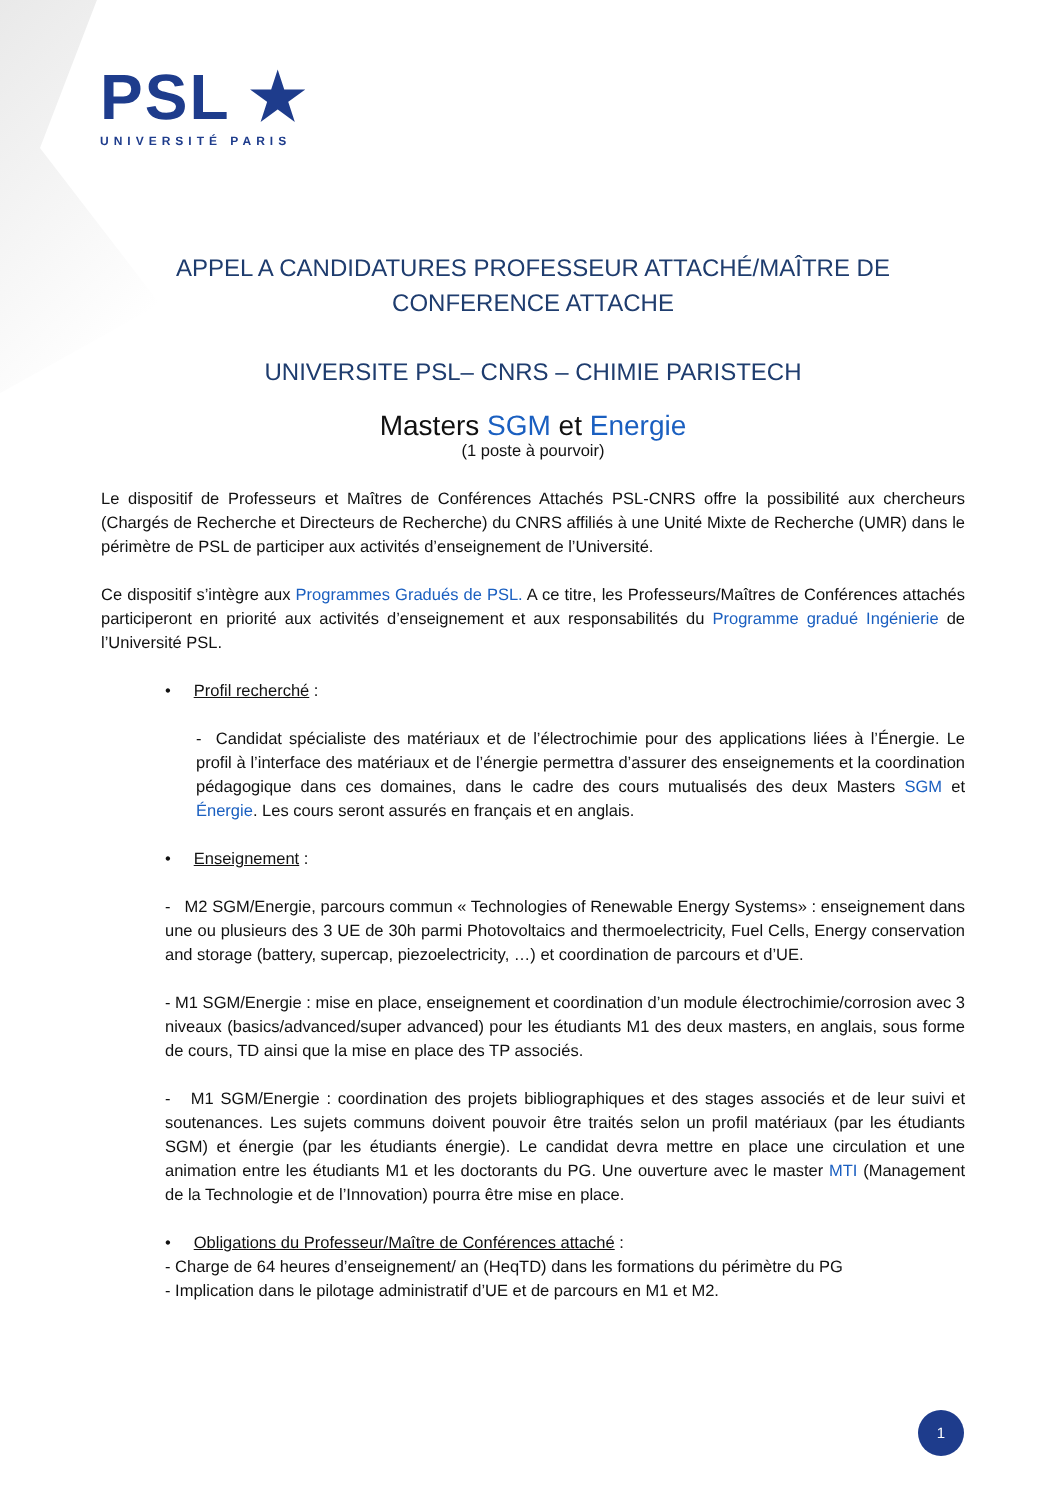PSL ★
UNIVERSITÉ PARIS
APPEL A CANDIDATURES PROFESSEUR ATTACHÉ/MAÎTRE DE CONFERENCE ATTACHE
UNIVERSITE PSL– CNRS – CHIMIE PARISTECH
Masters SGM et Energie
(1 poste à pourvoir)
Le dispositif de Professeurs et Maîtres de Conférences Attachés PSL-CNRS offre la possibilité aux chercheurs (Chargés de Recherche et Directeurs de Recherche) du CNRS affiliés à une Unité Mixte de Recherche (UMR) dans le périmètre de PSL de participer aux activités d’enseignement de l’Université.
Ce dispositif s’intègre aux Programmes Gradués de PSL. A ce titre, les Professeurs/Maîtres de Conférences attachés participeront en priorité aux activités d’enseignement et aux responsabilités du Programme gradué Ingénierie de l’Université PSL.
• Profil recherché :
- Candidat spécialiste des matériaux et de l’électrochimie pour des applications liées à l’Énergie. Le profil à l’interface des matériaux et de l’énergie permettra d’assurer des enseignements et la coordination pédagogique dans ces domaines, dans le cadre des cours mutualisés des deux Masters SGM et Énergie. Les cours seront assurés en français et en anglais.
• Enseignement :
- M2 SGM/Energie, parcours commun « Technologies of Renewable Energy Systems» : enseignement dans une ou plusieurs des 3 UE de 30h parmi Photovoltaics and thermoelectricity, Fuel Cells, Energy conservation and storage (battery, supercap, piezoelectricity, …) et coordination de parcours et d’UE.
- M1 SGM/Energie : mise en place, enseignement et coordination d’un module électrochimie/corrosion avec 3 niveaux (basics/advanced/super advanced) pour les étudiants M1 des deux masters, en anglais, sous forme de cours, TD ainsi que la mise en place des TP associés.
- M1 SGM/Energie : coordination des projets bibliographiques et des stages associés et de leur suivi et soutenances. Les sujets communs doivent pouvoir être traités selon un profil matériaux (par les étudiants SGM) et énergie (par les étudiants énergie). Le candidat devra mettre en place une circulation et une animation entre les étudiants M1 et les doctorants du PG. Une ouverture avec le master MTI (Management de la Technologie et de l’Innovation) pourra être mise en place.
• Obligations du Professeur/Maître de Conférences attaché :
- Charge de 64 heures d’enseignement/ an (HeqTD) dans les formations du périmètre du PG
- Implication dans le pilotage administratif d’UE et de parcours en M1 et M2.
1